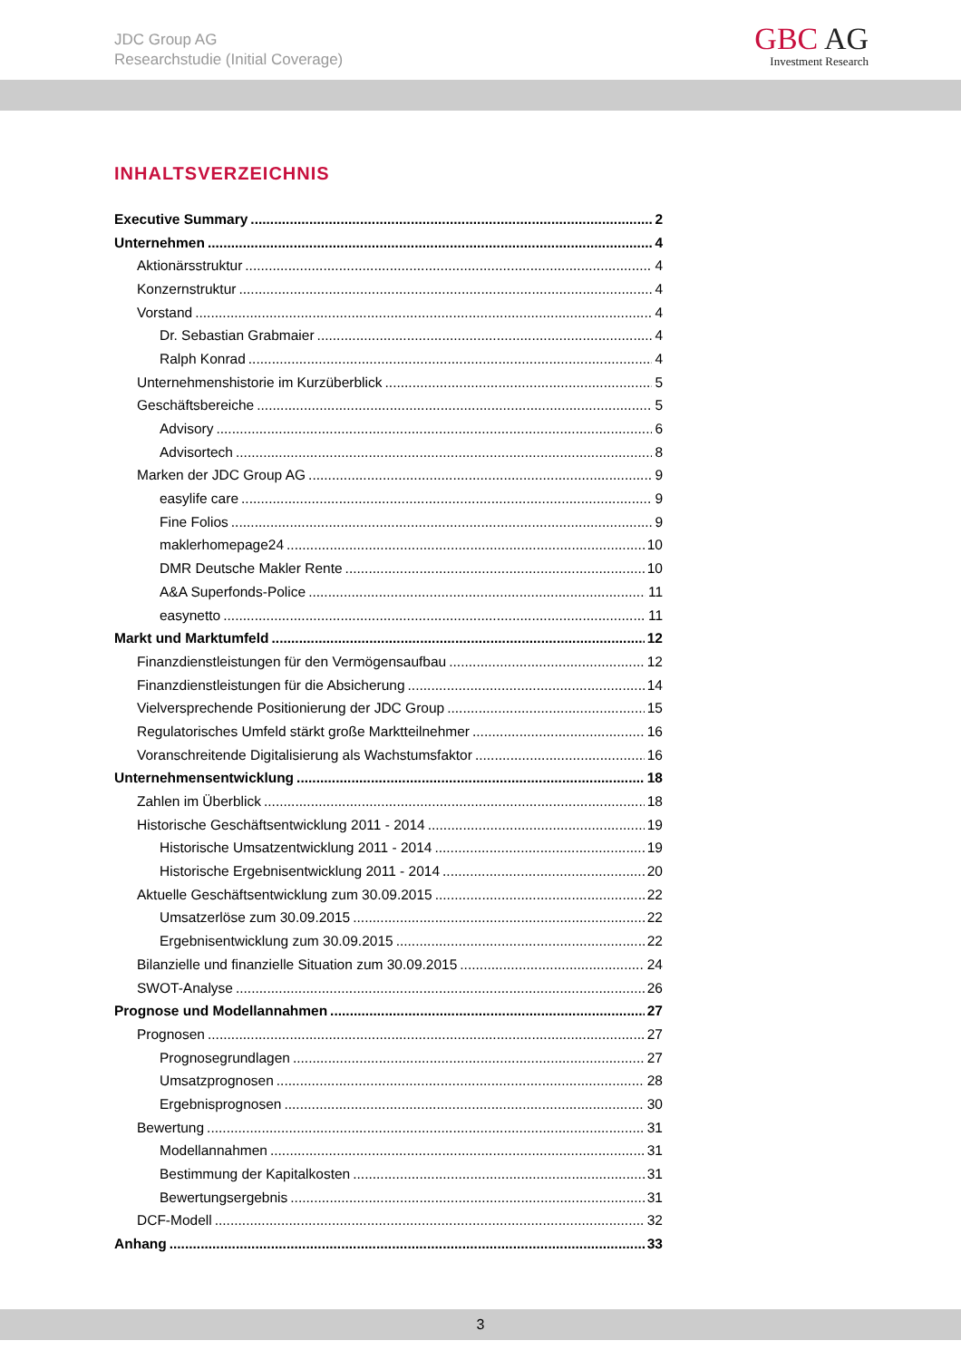JDC Group AG
Researchstudie (Initial Coverage)
GBC AG
Investment Research
INHALTSVERZEICHNIS
Executive Summary 2
Unternehmen 4
Aktionärsstruktur 4
Konzernstruktur 4
Vorstand 4
Dr. Sebastian Grabmaier 4
Ralph Konrad 4
Unternehmenshistorie im Kurzüberblick 5
Geschäftsbereiche 5
Advisory 6
Advisortech 8
Marken der JDC Group AG 9
easylife care 9
Fine Folios 9
maklerhomepage24 10
DMR Deutsche Makler Rente 10
A&A Superfonds-Police 11
easynetto 11
Markt und Marktumfeld 12
Finanzdienstleistungen für den Vermögensaufbau 12
Finanzdienstleistungen für die Absicherung 14
Vielversprechende Positionierung der JDC Group 15
Regulatorisches Umfeld stärkt große Marktteilnehmer 16
Voranschreitende Digitalisierung als Wachstumsfaktor 16
Unternehmensentwicklung 18
Zahlen im Überblick 18
Historische Geschäftsentwicklung 2011 - 2014 19
Historische Umsatzentwicklung 2011 - 2014 19
Historische Ergebnisentwicklung 2011 - 2014 20
Aktuelle Geschäftsentwicklung zum 30.09.2015 22
Umsatzerlöse zum 30.09.2015 22
Ergebnisentwicklung zum 30.09.2015 22
Bilanzielle und finanzielle Situation zum 30.09.2015 24
SWOT-Analyse 26
Prognose und Modellannahmen 27
Prognosen 27
Prognosegrundlagen 27
Umsatzprognosen 28
Ergebnisprognosen 30
Bewertung 31
Modellannahmen 31
Bestimmung der Kapitalkosten 31
Bewertungsergebnis 31
DCF-Modell 32
Anhang 33
3